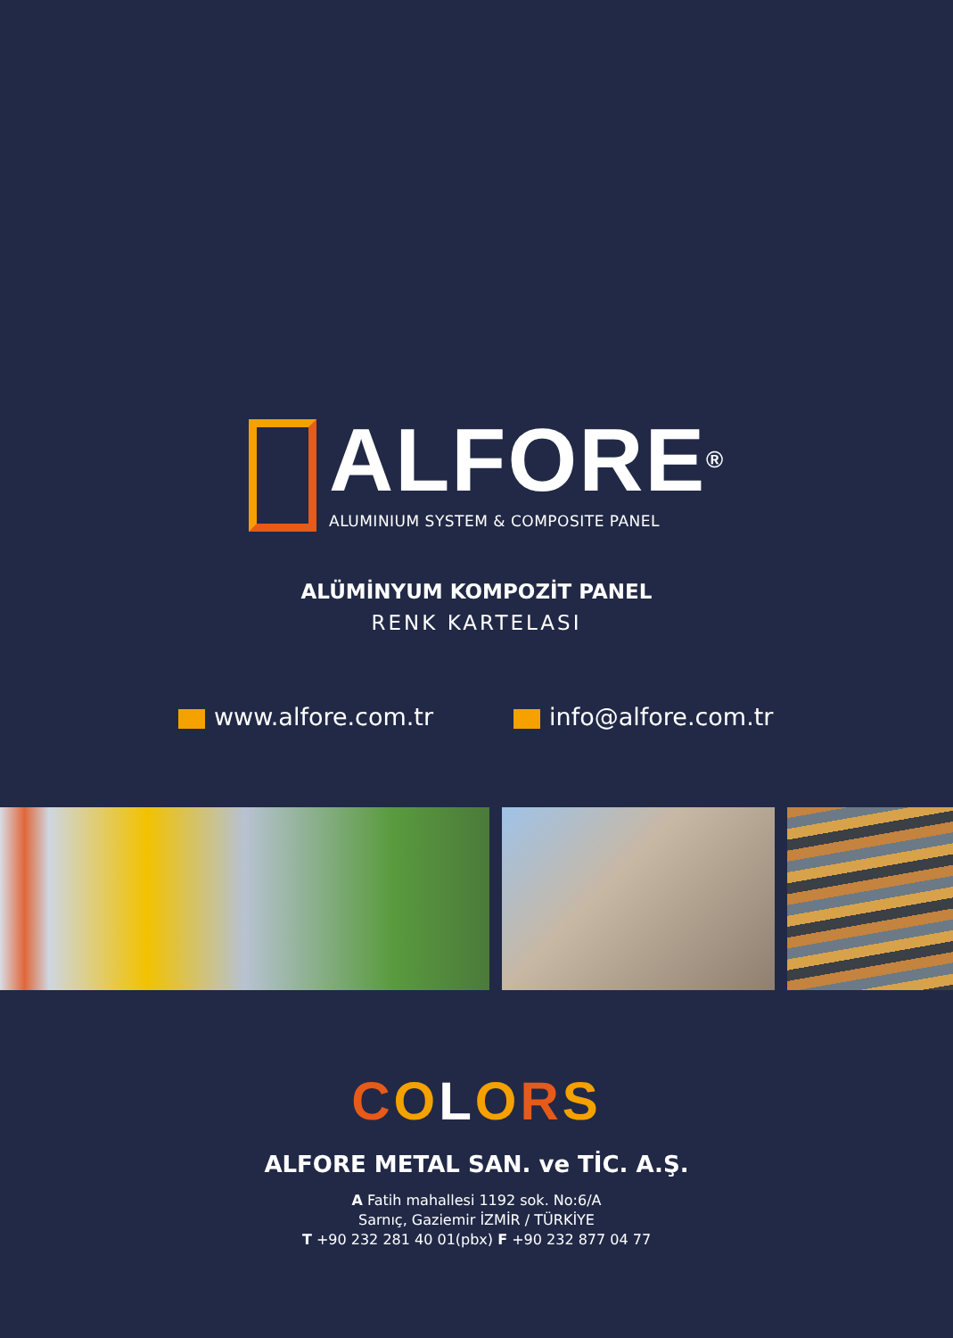ALFORE<sup>®</sup>
ALUMINIUM SYSTEM & COMPOSITE PANEL
ALÜMİNYUM KOMPOZİT PANEL
RENK KARTELASI
www.alfore.com.tr info@alfore.com.tr
COLORS
ALFORE METAL SAN. ve TİC. A.Ş.
A Fatih mahallesi 1192 sok. No:6/A
Sarnıç, Gaziemir İZMİR / TÜRKİYE
T +90 232 281 40 01(pbx) F +90 232 877 04 77